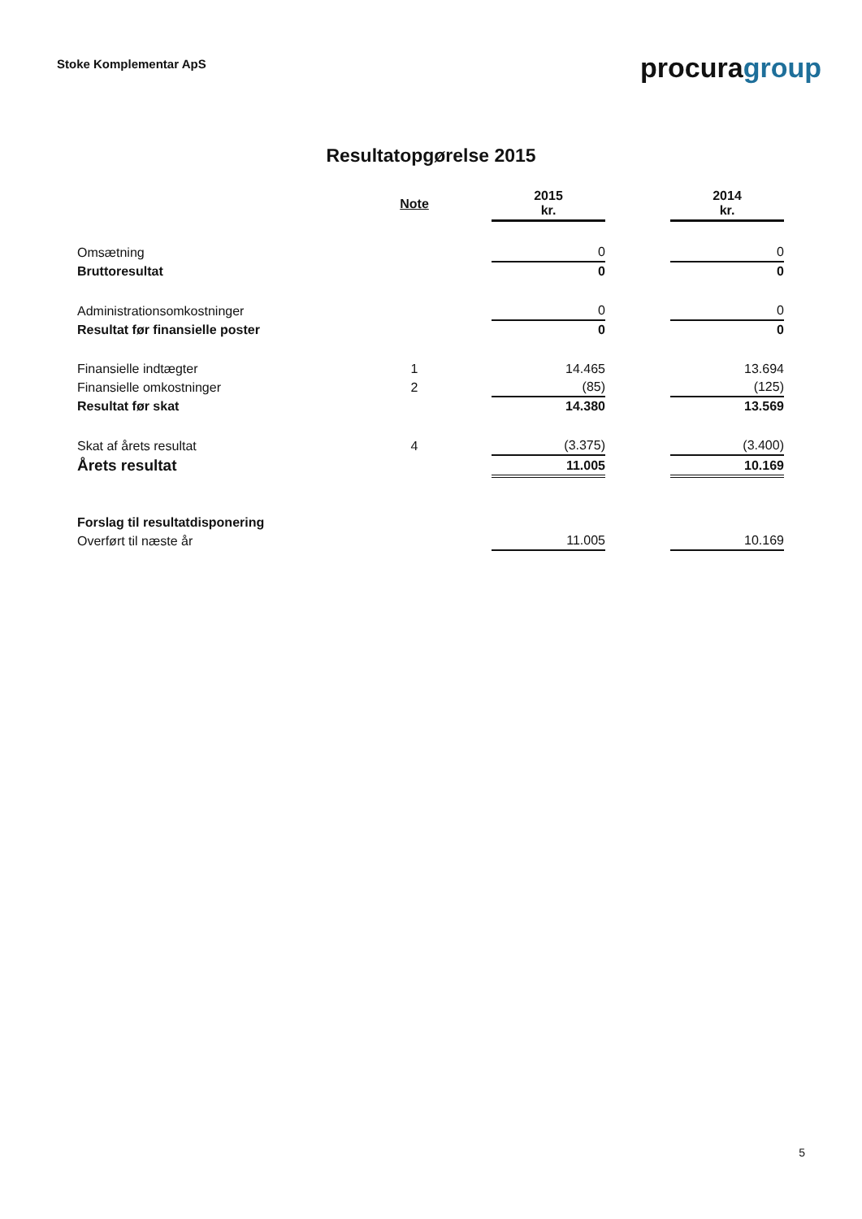Stoke Komplementar ApS
procuragroup
Resultatopgørelse 2015
| | Note | 2015 kr. | | 2014 kr. |
| --- | --- | --- | --- | --- |
| Omsætning | | 0 | | 0 |
| Bruttoresultat | | 0 | | 0 |
| Administrationsomkostninger | | 0 | | 0 |
| Resultat før finansielle poster | | 0 | | 0 |
| Finansielle indtægter | 1 | 14.465 | | 13.694 |
| Finansielle omkostninger | 2 | (85) | | (125) |
| Resultat før skat | | 14.380 | | 13.569 |
| Skat af årets resultat | 4 | (3.375) | | (3.400) |
| Årets resultat | | 11.005 | | 10.169 |
| Forslag til resultatdisponering | | | | |
| Overført til næste år | | 11.005 | | 10.169 |
5